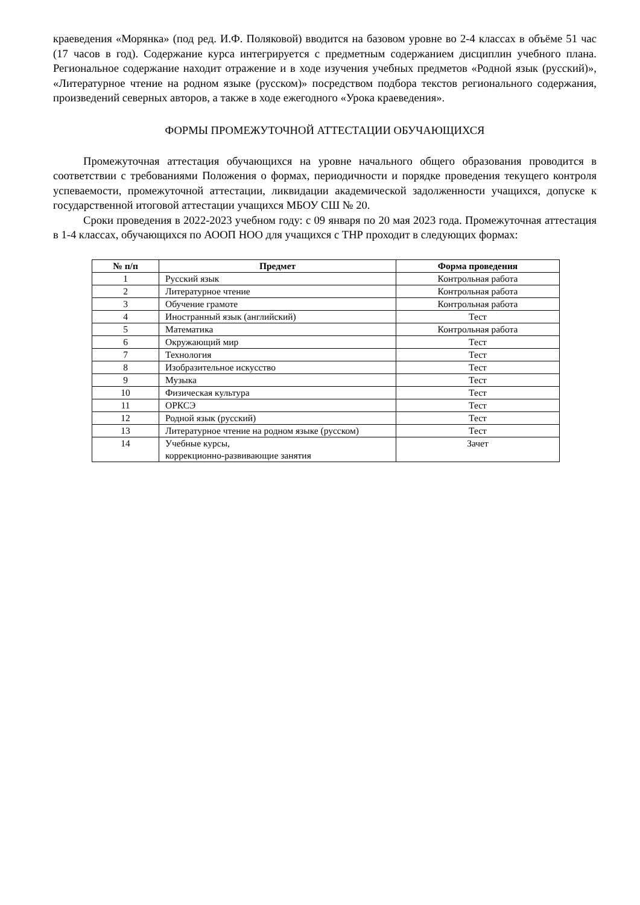краеведения «Морянка» (под ред. И.Ф. Поляковой) вводится на базовом уровне во 2-4 классах в объёме 51 час (17 часов в год). Содержание курса интегрируется с предметным содержанием дисциплин учебного плана. Региональное содержание находит отражение и в ходе изучения учебных предметов «Родной язык (русский)», «Литературное чтение на родном языке (русском)» посредством подбора текстов регионального содержания, произведений северных авторов, а также в ходе ежегодного «Урока краеведения».
ФОРМЫ ПРОМЕЖУТОЧНОЙ АТТЕСТАЦИИ ОБУЧАЮЩИХСЯ
Промежуточная аттестация обучающихся на уровне начального общего образования проводится в соответствии с требованиями Положения о формах, периодичности и порядке проведения текущего контроля успеваемости, промежуточной аттестации, ликвидации академической задолженности учащихся, допуске к государственной итоговой аттестации учащихся МБОУ СШ № 20.
Сроки проведения в 2022-2023 учебном году: с 09 января по 20 мая 2023 года. Промежуточная аттестация в 1-4 классах, обучающихся по АООП НОО для учащихся с ТНР проходит в следующих формах:
| № п/п | Предмет | Форма проведения |
| --- | --- | --- |
| 1 | Русский язык | Контрольная работа |
| 2 | Литературное чтение | Контрольная работа |
| 3 | Обучение грамоте | Контрольная работа |
| 4 | Иностранный язык (английский) | Тест |
| 5 | Математика | Контрольная работа |
| 6 | Окружающий мир | Тест |
| 7 | Технология | Тест |
| 8 | Изобразительное искусство | Тест |
| 9 | Музыка | Тест |
| 10 | Физическая культура | Тест |
| 11 | ОРКСЭ | Тест |
| 12 | Родной язык (русский) | Тест |
| 13 | Литературное чтение на родном языке (русском) | Тест |
| 14 | Учебные курсы, коррекционно-развивающие занятия | Зачет |